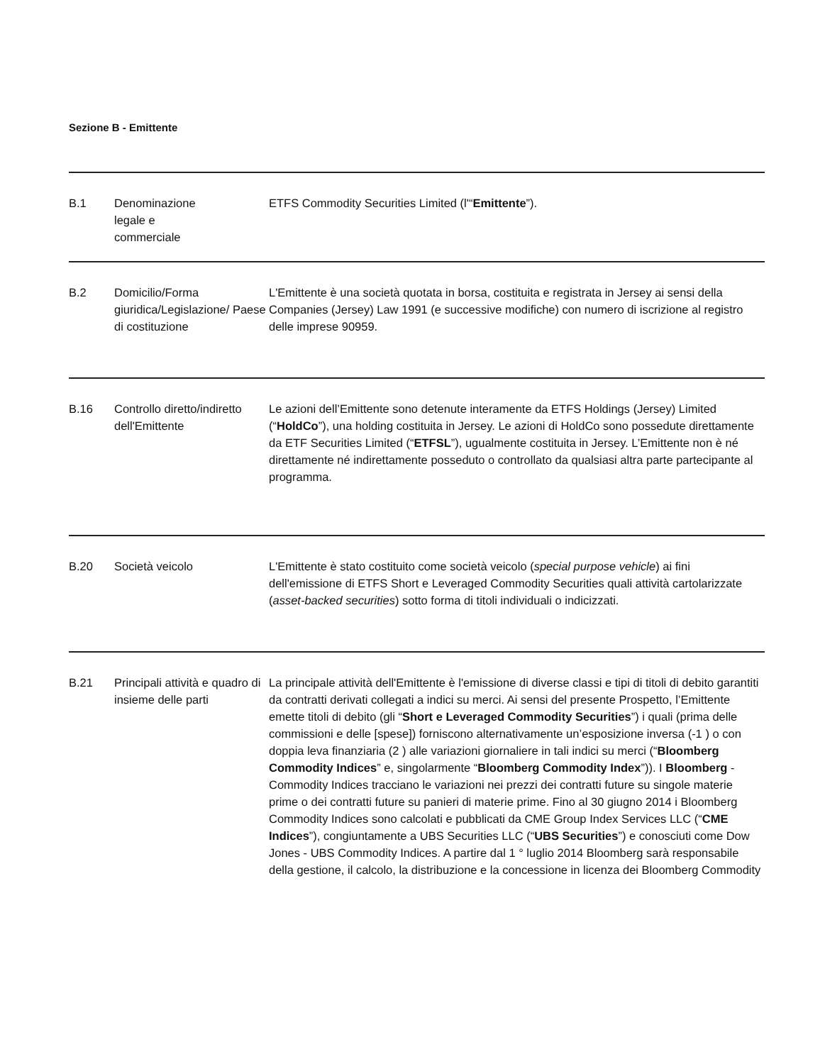Sezione B - Emittente
| B.1 | Denominazione legale e commerciale | ETFS Commodity Securities Limited (l'“ Emittente ”). |
| B.2 | Domicilio/Forma giuridica/Legislazione/ Paese di costituzione | L'Emittente è una società quotata in borsa, costituita e registrata in Jersey ai sensi della Companies (Jersey) Law 1991 (e successive modifiche) con numero di iscrizione al registro delle imprese 90959. |
| B.16 | Controllo diretto/indiretto dell'Emittente | Le azioni dell’Emittente sono detenute interamente da ETFS Holdings (Jersey) Limited (“ HoldCo ”), una holding costituita in Jersey. Le azioni di HoldCo sono possedute direttamente da ETF Securities Limited (“ ETFSL ”), ugualmente costituita in Jersey. L’Emittente non è né direttamente né indirettamente posseduto o controllato da qualsiasi altra parte partecipante al programma. |
| B.20 | Società veicolo | L'Emittente è stato costituito come società veicolo ( special purpose vehicle ) ai fini dell'emissione di ETFS Short e Leveraged Commodity Securities quali attività cartolarizzate ( asset-backed securities ) sotto forma di titoli individuali o indicizzati. |
| B.21 | Principali attività e quadro di insieme delle parti | La principale attività dell'Emittente è l'emissione di diverse classi e tipi di titoli di debito garantiti da contratti derivati collegati a indici su merci. Ai sensi del presente Prospetto, l’Emittente emette titoli di debito (gli “ Short e Leveraged Commodity Securities ”) i quali (prima delle commissioni e delle [spese]) forniscono alternativamente un’esposizione inversa (-1 ) o con doppia leva finanziaria (2 ) alle variazioni giornaliere in tali indici su merci (“ Bloomberg Commodity Indices ” e, singolarmente “ Bloomberg Commodity Index ”)). I Bloomberg -Commodity Indices tracciano le variazioni nei prezzi dei contratti future su singole materie prime o dei contratti future su panieri di materie prime. Fino al 30 giugno 2014 i Bloomberg Commodity Indices sono calcolati e pubblicati da CME Group Index Services LLC (“ CME Indices ”), congiuntamente a UBS Securities LLC (“ UBS Securities ”) e conosciuti come Dow Jones - UBS Commodity Indices. A partire dal 1 ° luglio 2014 Bloomberg sarà responsabile della gestione, il calcolo, la distribuzione e la concessione in licenza dei Bloomberg Commodity |